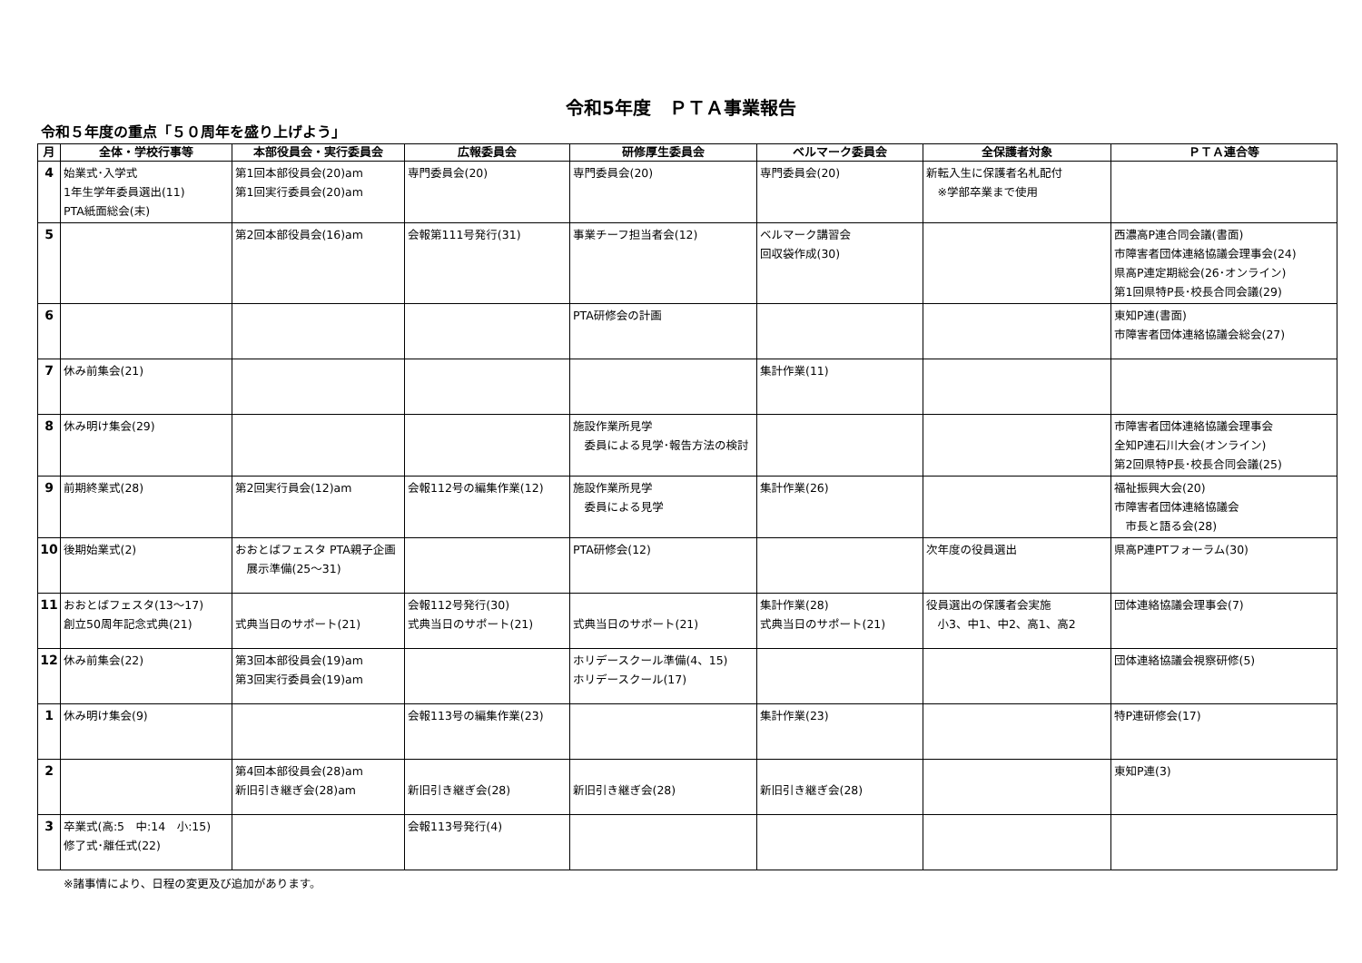令和5年度　ＰＴＡ事業報告
令和５年度の重点「５０周年を盛り上げよう」
| 月 | 全体・学校行事等 | 本部役員会・実行委員会 | 広報委員会 | 研修厚生委員会 | ベルマーク委員会 | 全保護者対象 | ＰＴＡ連合等 |
| --- | --- | --- | --- | --- | --- | --- | --- |
| 4 | 始業式･入学式 1年生学年委員選出(11) PTA紙面総会(末) | 第1回本部役員会(20)am 第1回実行委員会(20)am | 専門委員会(20) | 専門委員会(20) | 専門委員会(20) | 新転入生に保護者名札配付 ※学部卒業まで使用 | |
| 5 | | 第2回本部役員会(16)am | 会報第111号発行(31) | 事業チーフ担当者会(12) | ベルマーク講習会 回収袋作成(30) | | 西濃高P連合同会議(書面) 市障害者団体連絡協議会理事会(24) 県高P連定期総会(26･オンライン) 第1回県特P長･校長合同会議(29) |
| 6 | | | | PTA研修会の計画 | | | 東知P連(書面) 市障害者団体連絡協議会総会(27) |
| 7 | 休み前集会(21) | | | | 集計作業(11) | | |
| 8 | 休み明け集会(29) | | | 施設作業所見学 委員による見学･報告方法の検討 | | | 市障害者団体連絡協議会理事会 全知P連石川大会(オンライン) 第2回県特P長･校長合同会議(25) |
| 9 | 前期終業式(28) | 第2回実行員会(12)am | 会報112号の編集作業(12) | 施設作業所見学 委員による見学 | 集計作業(26) | | 福祉振興大会(20) 市障害者団体連絡協議会 市長と語る会(28) |
| 10 | 後期始業式(2) | おおとばフェスタ PTA親子企画 展示準備(25～31) | | PTA研修会(12) | | 次年度の役員選出 | 県高P連PTフォーラム(30) |
| 11 | おおとばフェスタ(13～17) 創立50周年記念式典(21) | 式典当日のサポート(21) | 会報112号発行(30) 式典当日のサポート(21) | 式典当日のサポート(21) | 集計作業(28) 式典当日のサポート(21) | 役員選出の保護者会実施 小3、中1、中2、高1、高2 | 団体連絡協議会理事会(7) |
| 12 | 休み前集会(22) | 第3回本部役員会(19)am 第3回実行委員会(19)am | | ホリデースクール準備(4、15) ホリデースクール(17) | | | 団体連絡協議会視察研修(5) |
| 1 | 休み明け集会(9) | | 会報113号の編集作業(23) | | 集計作業(23) | | 特P連研修会(17) |
| 2 | | 第4回本部役員会(28)am 新旧引き継ぎ会(28)am | 新旧引き継ぎ会(28) | 新旧引き継ぎ会(28) | 新旧引き継ぎ会(28) | | 東知P連(3) |
| 3 | 卒業式(高:5 中:14 小:15) 修了式･離任式(22) | | 会報113号発行(4) | | | | |
※諸事情により、日程の変更及び追加があります。